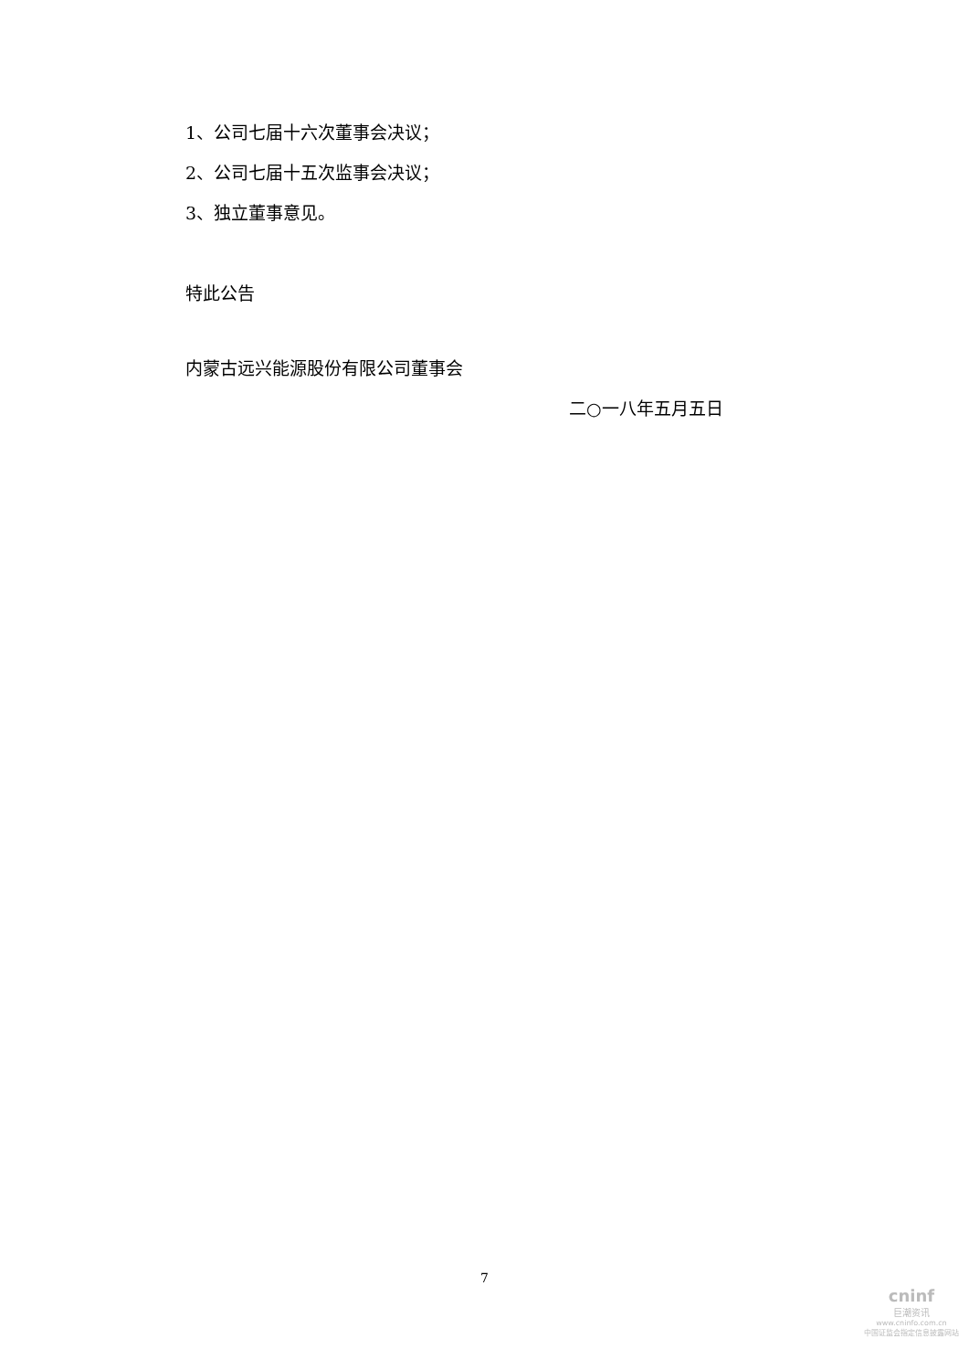1、公司七届十六次董事会决议；
2、公司七届十五次监事会决议；
3、独立董事意见。
特此公告
内蒙古远兴能源股份有限公司董事会
二○一八年五月五日
7
cninf
巨潮资讯
www.cninfo.com.cn
中国证监会指定信息披露网站